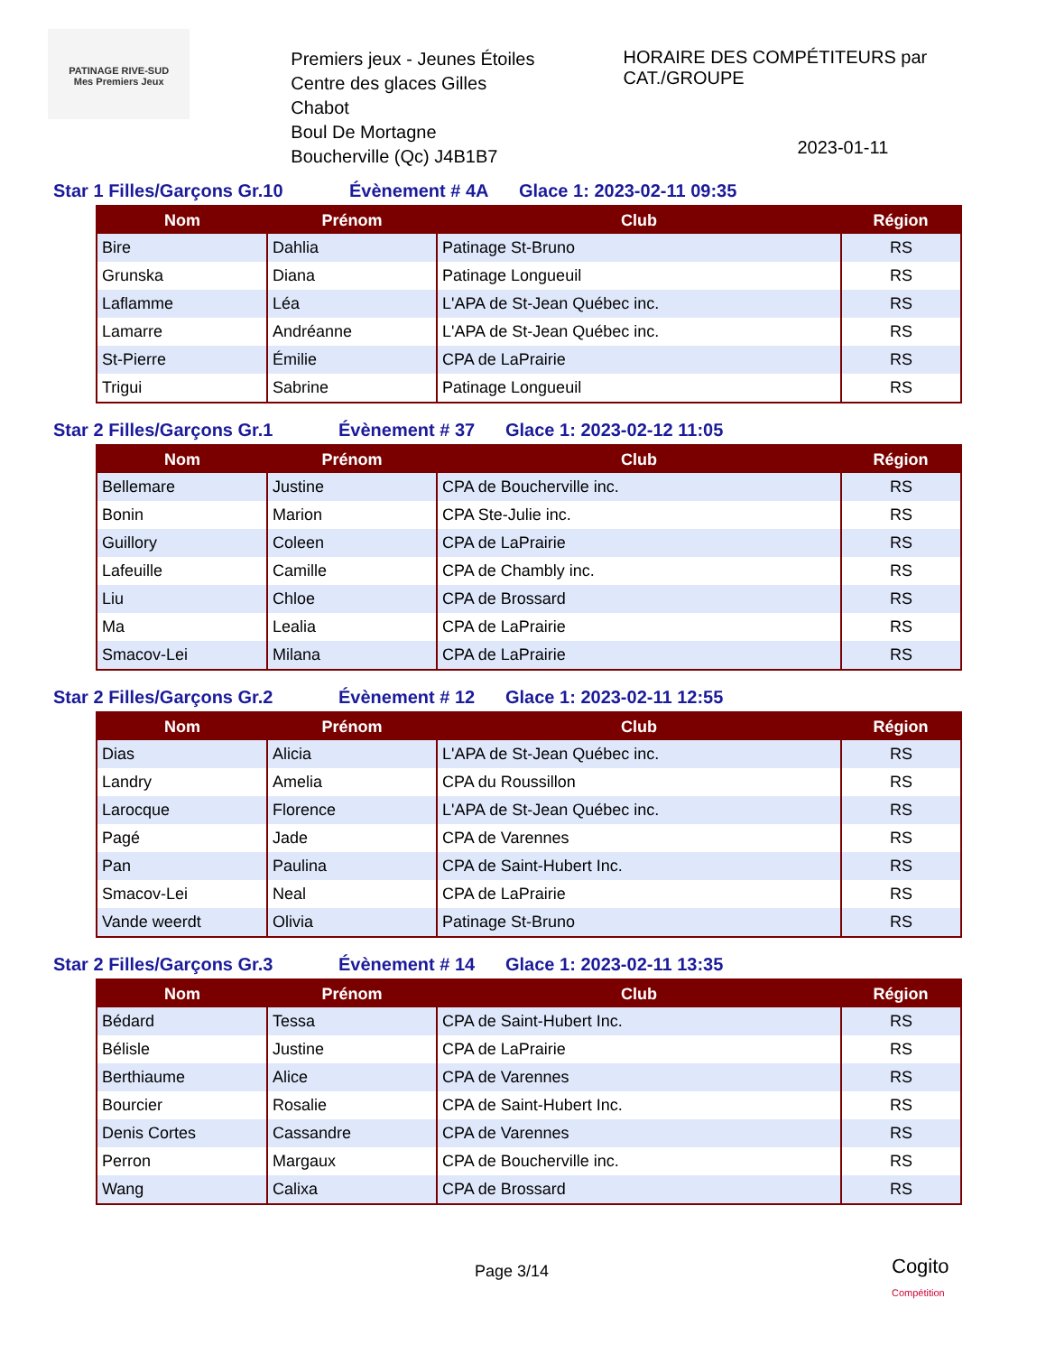PATINAGE RIVE-SUD
Mes Premiers Jeux
Premiers jeux - Jeunes Étoiles
Centre des glaces Gilles Chabot
Boul De Mortagne
Boucherville (Qc) J4B1B7
HORAIRE DES COMPÉTITEURS par CAT./GROUPE
2023-01-11
Star 1 Filles/Garçons Gr.10 Évènement # 4A Glace 1: 2023-02-11 09:35
| Nom | Prénom | Club | Région |
| --- | --- | --- | --- |
| Bire | Dahlia | Patinage St-Bruno | RS |
| Grunska | Diana | Patinage Longueuil | RS |
| Laflamme | Léa | L'APA de St-Jean Québec inc. | RS |
| Lamarre | Andréanne | L'APA de St-Jean Québec inc. | RS |
| St-Pierre | Émilie | CPA de LaPrairie | RS |
| Trigui | Sabrine | Patinage Longueuil | RS |
Star 2 Filles/Garçons Gr.1 Évènement # 37 Glace 1: 2023-02-12 11:05
| Nom | Prénom | Club | Région |
| --- | --- | --- | --- |
| Bellemare | Justine | CPA de Boucherville inc. | RS |
| Bonin | Marion | CPA Ste-Julie inc. | RS |
| Guillory | Coleen | CPA de LaPrairie | RS |
| Lafeuille | Camille | CPA de Chambly inc. | RS |
| Liu | Chloe | CPA de Brossard | RS |
| Ma | Lealia | CPA de LaPrairie | RS |
| Smacov-Lei | Milana | CPA de LaPrairie | RS |
Star 2 Filles/Garçons Gr.2 Évènement # 12 Glace 1: 2023-02-11 12:55
| Nom | Prénom | Club | Région |
| --- | --- | --- | --- |
| Dias | Alicia | L'APA de St-Jean Québec inc. | RS |
| Landry | Amelia | CPA du Roussillon | RS |
| Larocque | Florence | L'APA de St-Jean Québec inc. | RS |
| Pagé | Jade | CPA de Varennes | RS |
| Pan | Paulina | CPA de Saint-Hubert Inc. | RS |
| Smacov-Lei | Neal | CPA de LaPrairie | RS |
| Vande weerdt | Olivia | Patinage St-Bruno | RS |
Star 2 Filles/Garçons Gr.3 Évènement # 14 Glace 1: 2023-02-11 13:35
| Nom | Prénom | Club | Région |
| --- | --- | --- | --- |
| Bédard | Tessa | CPA de Saint-Hubert Inc. | RS |
| Bélisle | Justine | CPA de LaPrairie | RS |
| Berthiaume | Alice | CPA de Varennes | RS |
| Bourcier | Rosalie | CPA de Saint-Hubert Inc. | RS |
| Denis Cortes | Cassandre | CPA de Varennes | RS |
| Perron | Margaux | CPA de Boucherville inc. | RS |
| Wang | Calixa | CPA de Brossard | RS |
Page 3/14
Cogito
Compétition